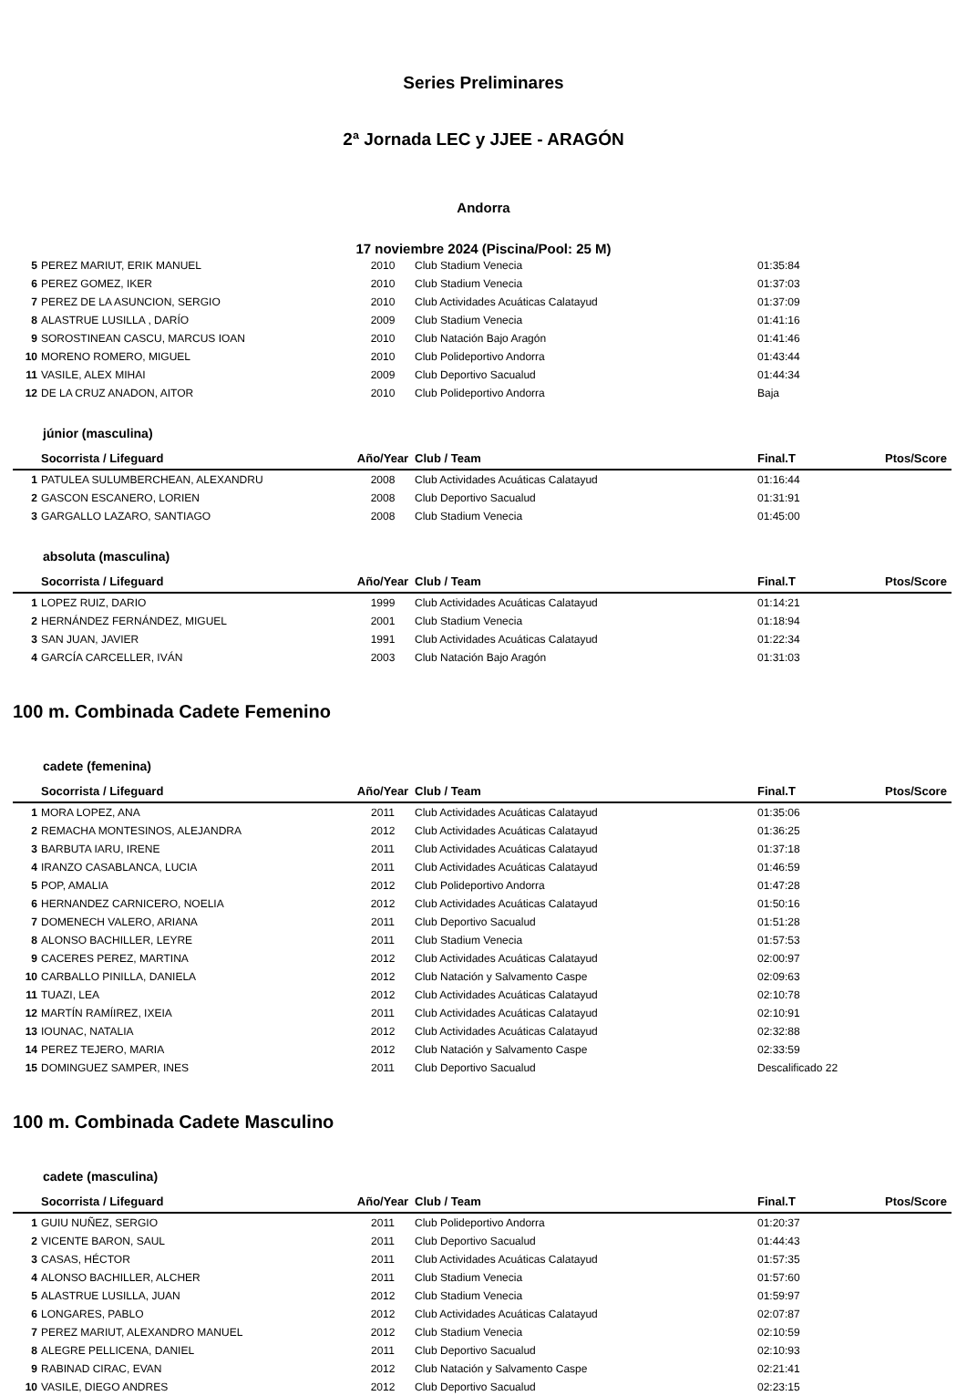Series Preliminares
2ª Jornada LEC y JJEE - ARAGÓN
Andorra
17 noviembre 2024 (Piscina/Pool: 25 M)
| 5 | PEREZ MARIUT, ERIK MANUEL | 2010 | Club Stadium Venecia | 01:35:84 | |
| 6 | PEREZ GOMEZ, IKER | 2010 | Club Stadium Venecia | 01:37:03 | |
| 7 | PEREZ DE LA ASUNCION, SERGIO | 2010 | Club Actividades Acuáticas Calatayud | 01:37:09 | |
| 8 | ALASTRUE LUSILLA , DARÍO | 2009 | Club Stadium Venecia | 01:41:16 | |
| 9 | SOROSTINEAN CASCU, MARCUS IOAN | 2010 | Club Natación Bajo Aragón | 01:41:46 | |
| 10 | MORENO ROMERO, MIGUEL | 2010 | Club Polideportivo Andorra | 01:43:44 | |
| 11 | VASILE, ALEX MIHAI | 2009 | Club Deportivo Sacualud | 01:44:34 | |
| 12 | DE LA CRUZ ANADON, AITOR | 2010 | Club Polideportivo Andorra | Baja | |
júnior (masculina)
| | Socorrista / Lifeguard | Año/Year | Club / Team | Final.T | Ptos/Score |
| --- | --- | --- | --- | --- | --- |
| 1 | PATULEA SULUMBERCHEAN, ALEXANDRU | 2008 | Club Actividades Acuáticas Calatayud | 01:16:44 | |
| 2 | GASCON ESCANERO, LORIEN | 2008 | Club Deportivo Sacualud | 01:31:91 | |
| 3 | GARGALLO LAZARO, SANTIAGO | 2008 | Club Stadium Venecia | 01:45:00 | |
absoluta (masculina)
| | Socorrista / Lifeguard | Año/Year | Club / Team | Final.T | Ptos/Score |
| --- | --- | --- | --- | --- | --- |
| 1 | LOPEZ RUIZ, DARIO | 1999 | Club Actividades Acuáticas Calatayud | 01:14:21 | |
| 2 | HERNÁNDEZ FERNÁNDEZ, MIGUEL | 2001 | Club Stadium Venecia | 01:18:94 | |
| 3 | SAN JUAN, JAVIER | 1991 | Club Actividades Acuáticas Calatayud | 01:22:34 | |
| 4 | GARCÍA CARCELLER, IVÁN | 2003 | Club Natación Bajo Aragón | 01:31:03 | |
100 m. Combinada Cadete Femenino
cadete (femenina)
| | Socorrista / Lifeguard | Año/Year | Club / Team | Final.T | Ptos/Score |
| --- | --- | --- | --- | --- | --- |
| 1 | MORA LOPEZ, ANA | 2011 | Club Actividades Acuáticas Calatayud | 01:35:06 | |
| 2 | REMACHA MONTESINOS, ALEJANDRA | 2012 | Club Actividades Acuáticas Calatayud | 01:36:25 | |
| 3 | BARBUTA IARU, IRENE | 2011 | Club Actividades Acuáticas Calatayud | 01:37:18 | |
| 4 | IRANZO CASABLANCA, LUCIA | 2011 | Club Actividades Acuáticas Calatayud | 01:46:59 | |
| 5 | POP, AMALIA | 2012 | Club Polideportivo Andorra | 01:47:28 | |
| 6 | HERNANDEZ CARNICERO, NOELIA | 2012 | Club Actividades Acuáticas Calatayud | 01:50:16 | |
| 7 | DOMENECH VALERO, ARIANA | 2011 | Club Deportivo Sacualud | 01:51:28 | |
| 8 | ALONSO BACHILLER, LEYRE | 2011 | Club Stadium Venecia | 01:57:53 | |
| 9 | CACERES PEREZ, MARTINA | 2012 | Club Actividades Acuáticas Calatayud | 02:00:97 | |
| 10 | CARBALLO PINILLA, DANIELA | 2012 | Club Natación y Salvamento Caspe | 02:09:63 | |
| 11 | TUAZI, LEA | 2012 | Club Actividades Acuáticas Calatayud | 02:10:78 | |
| 12 | MARTÍN RAMÍIREZ, IXEIA | 2011 | Club Actividades Acuáticas Calatayud | 02:10:91 | |
| 13 | IOUNAC, NATALIA | 2012 | Club Actividades Acuáticas Calatayud | 02:32:88 | |
| 14 | PEREZ TEJERO, MARIA | 2012 | Club Natación y Salvamento Caspe | 02:33:59 | |
| 15 | DOMINGUEZ SAMPER, INES | 2011 | Club Deportivo Sacualud | Descalificado 22 | |
100 m. Combinada Cadete Masculino
cadete (masculina)
| | Socorrista / Lifeguard | Año/Year | Club / Team | Final.T | Ptos/Score |
| --- | --- | --- | --- | --- | --- |
| 1 | GUIU NUÑEZ, SERGIO | 2011 | Club Polideportivo Andorra | 01:20:37 | |
| 2 | VICENTE BARON, SAUL | 2011 | Club Deportivo Sacualud | 01:44:43 | |
| 3 | CASAS, HÉCTOR | 2011 | Club Actividades Acuáticas Calatayud | 01:57:35 | |
| 4 | ALONSO BACHILLER, ALCHER | 2011 | Club Stadium Venecia | 01:57:60 | |
| 5 | ALASTRUE LUSILLA, JUAN | 2012 | Club Stadium Venecia | 01:59:97 | |
| 6 | LONGARES, PABLO | 2012 | Club Actividades Acuáticas Calatayud | 02:07:87 | |
| 7 | PEREZ MARIUT, ALEXANDRO MANUEL | 2012 | Club Stadium Venecia | 02:10:59 | |
| 8 | ALEGRE PELLICENA, DANIEL | 2011 | Club Deportivo Sacualud | 02:10:93 | |
| 9 | RABINAD CIRAC, EVAN | 2012 | Club Natación y Salvamento Caspe | 02:21:41 | |
| 10 | VASILE, DIEGO ANDRES | 2012 | Club Deportivo Sacualud | 02:23:15 | |